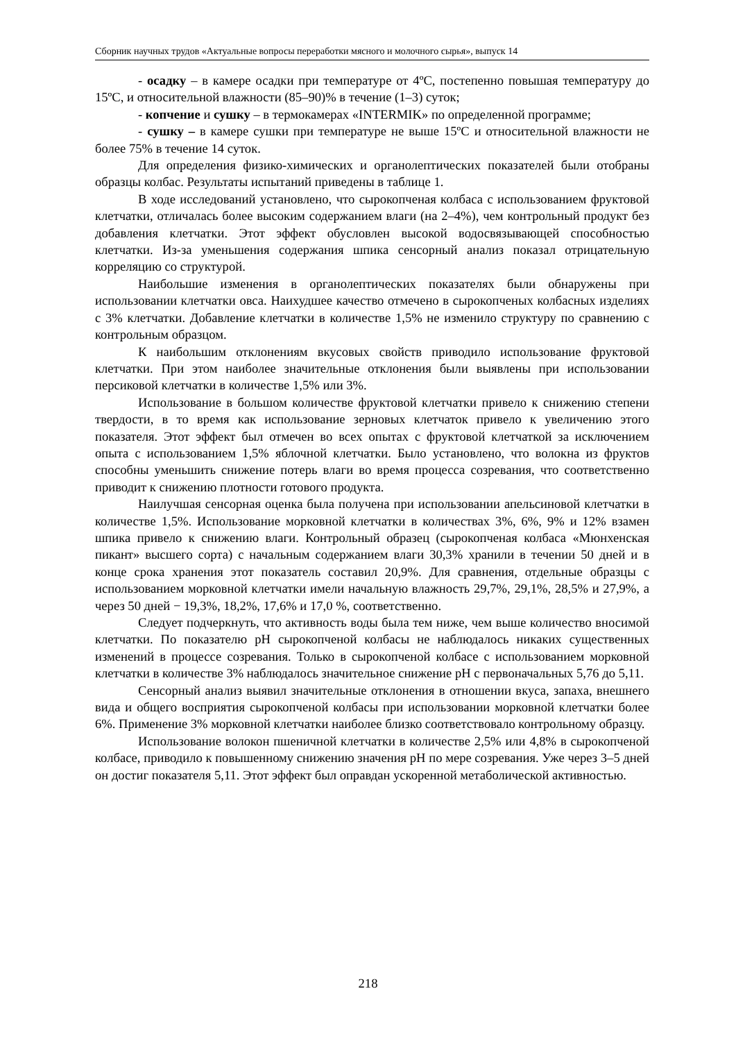Сборник научных трудов «Актуальные вопросы переработки мясного и молочного сырья», выпуск 14
- осадку – в камере осадки при температуре от 4ºС, постепенно повышая температуру до 15ºС, и относительной влажности (85–90)% в течение (1–3) суток;
- копчение и сушку – в термокамерах «INTERMIK» по определенной программе;
- сушку – в камере сушки при температуре не выше 15ºС и относительной влажности не более 75% в течение 14 суток.
Для определения физико-химических и органолептических показателей были отобраны образцы колбас. Результаты испытаний приведены в таблице 1.
В ходе исследований установлено, что сырокопченая колбаса с использованием фруктовой клетчатки, отличалась более высоким содержанием влаги (на 2–4%), чем контрольный продукт без добавления клетчатки. Этот эффект обусловлен высокой водосвязывающей способностью клетчатки. Из-за уменьшения содержания шпика сенсорный анализ показал отрицательную корреляцию со структурой.
Наибольшие изменения в органолептических показателях были обнаружены при использовании клетчатки овса. Наихудшее качество отмечено в сырокопченых колбасных изделиях с 3% клетчатки. Добавление клетчатки в количестве 1,5% не изменило структуру по сравнению с контрольным образцом.
К наибольшим отклонениям вкусовых свойств приводило использование фруктовой клетчатки. При этом наиболее значительные отклонения были выявлены при использовании персиковой клетчатки в количестве 1,5% или 3%.
Использование в большом количестве фруктовой клетчатки привело к снижению степени твердости, в то время как использование зерновых клетчаток привело к увеличению этого показателя. Этот эффект был отмечен во всех опытах с фруктовой клетчаткой за исключением опыта с использованием 1,5% яблочной клетчатки. Было установлено, что волокна из фруктов способны уменьшить снижение потерь влаги во время процесса созревания, что соответственно приводит к снижению плотности готового продукта.
Наилучшая сенсорная оценка была получена при использовании апельсиновой клетчатки в количестве 1,5%. Использование морковной клетчатки в количествах 3%, 6%, 9% и 12% взамен шпика привело к снижению влаги. Контрольный образец (сырокопченая колбаса «Мюнхенская пикант» высшего сорта) с начальным содержанием влаги 30,3% хранили в течении 50 дней и в конце срока хранения этот показатель составил 20,9%. Для сравнения, отдельные образцы с использованием морковной клетчатки имели начальную влажность 29,7%, 29,1%, 28,5% и 27,9%, а через 50 дней − 19,3%, 18,2%, 17,6% и 17,0 %, соответственно.
Следует подчеркнуть, что активность воды была тем ниже, чем выше количество вносимой клетчатки. По показателю рН сырокопченой колбасы не наблюдалось никаких существенных изменений в процессе созревания. Только в сырокопченой колбасе с использованием морковной клетчатки в количестве 3% наблюдалось значительное снижение рН с первоначальных 5,76 до 5,11.
Сенсорный анализ выявил значительные отклонения в отношении вкуса, запаха, внешнего вида и общего восприятия сырокопченой колбасы при использовании морковной клетчатки более 6%. Применение 3% морковной клетчатки наиболее близко соответствовало контрольному образцу.
Использование волокон пшеничной клетчатки в количестве 2,5% или 4,8% в сырокопченой колбасе, приводило к повышенному снижению значения рН по мере созревания. Уже через 3–5 дней он достиг показателя 5,11. Этот эффект был оправдан ускоренной метаболической активностью.
218